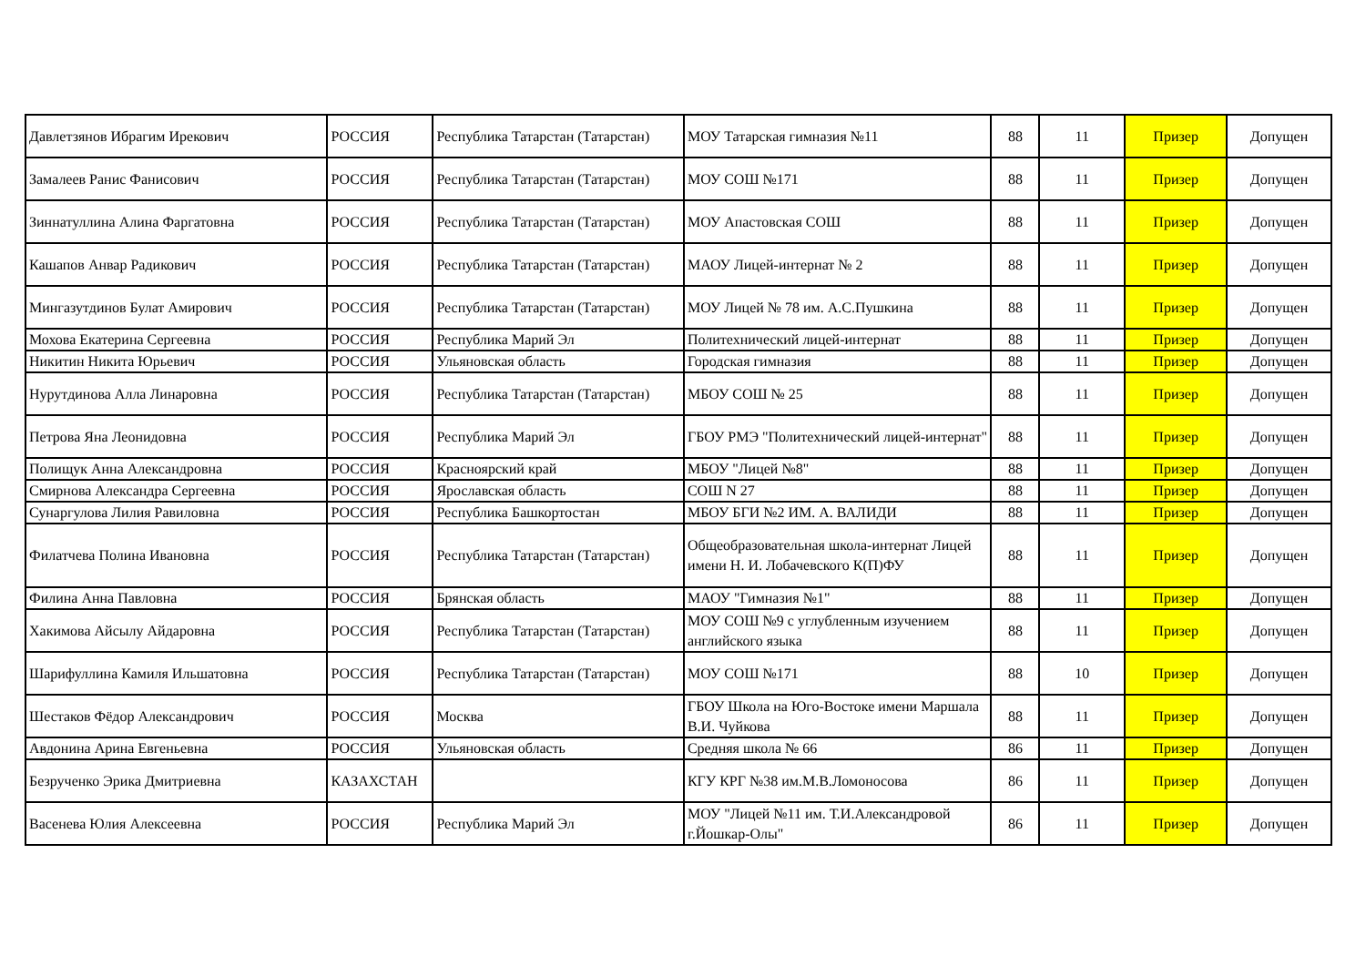| Давлетзянов Ибрагим Ирекович | РОССИЯ | Республика Татарстан (Татарстан) | МОУ Татарская гимназия №11 | 88 | 11 | Призер | Допущен |
| Замалеев Ранис Фанисович | РОССИЯ | Республика Татарстан (Татарстан) | МОУ СОШ №171 | 88 | 11 | Призер | Допущен |
| Зиннатуллина Алина Фаргатовна | РОССИЯ | Республика Татарстан (Татарстан) | МОУ Апастовская СОШ | 88 | 11 | Призер | Допущен |
| Кашапов Анвар Радикович | РОССИЯ | Республика Татарстан (Татарстан) | МАОУ Лицей-интернат № 2 | 88 | 11 | Призер | Допущен |
| Мингазутдинов Булат Амирович | РОССИЯ | Республика Татарстан (Татарстан) | МОУ Лицей № 78 им. А.С.Пушкина | 88 | 11 | Призер | Допущен |
| Мохова Екатерина Сергеевна | РОССИЯ | Республика Марий Эл | Политехнический лицей-интернат | 88 | 11 | Призер | Допущен |
| Никитин Никита Юрьевич | РОССИЯ | Ульяновская область | Городская гимназия | 88 | 11 | Призер | Допущен |
| Нурутдинова Алла Линаровна | РОССИЯ | Республика Татарстан (Татарстан) | МБОУ СОШ № 25 | 88 | 11 | Призер | Допущен |
| Петрова Яна Леонидовна | РОССИЯ | Республика Марий Эл | ГБОУ РМЭ "Политехнический лицей-интернат" | 88 | 11 | Призер | Допущен |
| Полищук Анна Александровна | РОССИЯ | Красноярский край | МБОУ "Лицей №8" | 88 | 11 | Призер | Допущен |
| Смирнова Александра Сергеевна | РОССИЯ | Ярославская область | СОШ N 27 | 88 | 11 | Призер | Допущен |
| Сунаргулова Лилия Равиловна | РОССИЯ | Республика Башкортостан | МБОУ БГИ №2 ИМ. А. ВАЛИДИ | 88 | 11 | Призер | Допущен |
| Филатчева Полина Ивановна | РОССИЯ | Республика Татарстан (Татарстан) | Общеобразовательная школа-интернат Лицей имени Н. И. Лобачевского К(П)ФУ | 88 | 11 | Призер | Допущен |
| Филина Анна Павловна | РОССИЯ | Брянская область | МАОУ "Гимназия №1" | 88 | 11 | Призер | Допущен |
| Хакимова Айсылу Айдаровна | РОССИЯ | Республика Татарстан (Татарстан) | МОУ СОШ №9 с углубленным изучением английского языка | 88 | 11 | Призер | Допущен |
| Шарифуллина Камиля Ильшатовна | РОССИЯ | Республика Татарстан (Татарстан) | МОУ СОШ №171 | 88 | 10 | Призер | Допущен |
| Шестаков Фёдор Александрович | РОССИЯ | Москва | ГБОУ Школа на Юго-Востоке имени Маршала В.И. Чуйкова | 88 | 11 | Призер | Допущен |
| Авдонина Арина Евгеньевна | РОССИЯ | Ульяновская область | Средняя школа № 66 | 86 | 11 | Призер | Допущен |
| Безрученко Эрика Дмитриевна | КАЗАХСТАН | | КГУ КРГ №38 им.М.В.Ломоносова | 86 | 11 | Призер | Допущен |
| Васенева Юлия Алексеевна | РОССИЯ | Республика Марий Эл | МОУ "Лицей №11 им. Т.И.Александровой г.Йошкар-Олы" | 86 | 11 | Призер | Допущен |